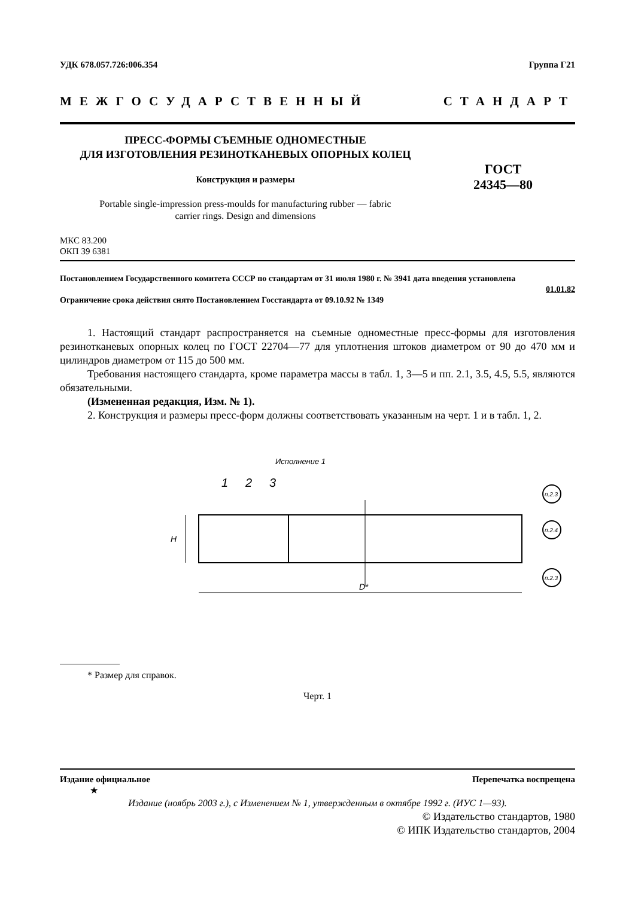УДК 678.057.726:006.354 Группа Г21
МЕЖГОСУДАРСТВЕННЫЙ СТАНДАРТ
ПРЕСС-ФОРМЫ СЪЕМНЫЕ ОДНОМЕСТНЫЕ
ДЛЯ ИЗГОТОВЛЕНИЯ РЕЗИНОТКАНЕВЫХ ОПОРНЫХ КОЛЕЦ
Конструкция и размеры
Portable single-impression press-moulds for manufacturing rubber — fabric
carrier rings. Design and dimensions
ГОСТ
24345—80
МКС 83.200
ОКП 39 6381
Постановлением Государственного комитета СССР по стандартам от 31 июля 1980 г. № 3941 дата введения установлена
01.01.82
Ограничение срока действия снято Постановлением Госстандарта от 09.10.92 № 1349
1. Настоящий стандарт распространяется на съемные одноместные пресс-формы для изготовления резинотканевых опорных колец по ГОСТ 22704—77 для уплотнения штоков диаметром от 90 до 470 мм и цилиндров диаметром от 115 до 500 мм.
Требования настоящего стандарта, кроме параметра массы в табл. 1, 3—5 и пп. 2.1, 3.5, 4.5, 5.5, являются обязательными.
(Измененная редакция, Изм. № 1).
2. Конструкция и размеры пресс-форм должны соответствовать указанным на черт. 1 и в табл. 1, 2.
Исполнение 1
1
2
3
D*
H
п.2.3
п.2.4
п.2.3
* Размер для справок.
Черт. 1
Издание официальное Перепечатка воспрещена
★
Издание (ноябрь 2003 г.), с Изменением № 1, утвержденным в октябре 1992 г. (ИУС 1—93).
© Издательство стандартов, 1980
© ИПК Издательство стандартов, 2004